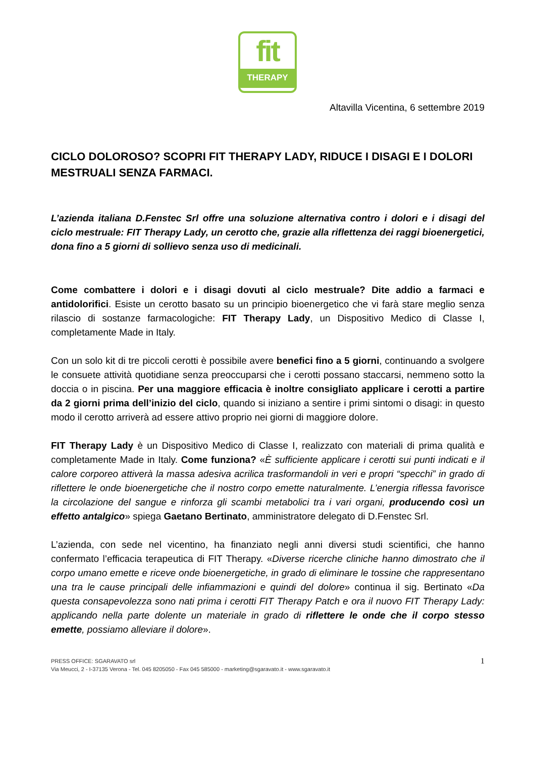fit
THERAPY
Altavilla Vicentina, 6 settembre 2019
CICLO DOLOROSO? SCOPRI FIT THERAPY LADY, RIDUCE I DISAGI E I DOLORI MESTRUALI SENZA FARMACI.
L’azienda italiana D.Fenstec Srl offre una soluzione alternativa contro i dolori e i disagi del ciclo mestruale: FIT Therapy Lady, un cerotto che, grazie alla riflettenza dei raggi bioenergetici, dona fino a 5 giorni di sollievo senza uso di medicinali.
Come combattere i dolori e i disagi dovuti al ciclo mestruale? Dite addio a farmaci e antidolorifici. Esiste un cerotto basato su un principio bioenergetico che vi farà stare meglio senza rilascio di sostanze farmacologiche: FIT Therapy Lady, un Dispositivo Medico di Classe I, completamente Made in Italy.
Con un solo kit di tre piccoli cerotti è possibile avere benefici fino a 5 giorni, continuando a svolgere le consuete attività quotidiane senza preoccuparsi che i cerotti possano staccarsi, nemmeno sotto la doccia o in piscina. Per una maggiore efficacia è inoltre consigliato applicare i cerotti a partire da 2 giorni prima dell’inizio del ciclo, quando si iniziano a sentire i primi sintomi o disagi: in questo modo il cerotto arriverà ad essere attivo proprio nei giorni di maggiore dolore.
FIT Therapy Lady è un Dispositivo Medico di Classe I, realizzato con materiali di prima qualità e completamente Made in Italy. Come funziona? «È sufficiente applicare i cerotti sui punti indicati e il calore corporeo attiverà la massa adesiva acrilica trasformandoli in veri e propri “specchi” in grado di riflettere le onde bioenergetiche che il nostro corpo emette naturalmente. L’energia riflessa favorisce la circolazione del sangue e rinforza gli scambi metabolici tra i vari organi, producendo così un effetto antalgico» spiega Gaetano Bertinato, amministratore delegato di D.Fenstec Srl.
L’azienda, con sede nel vicentino, ha finanziato negli anni diversi studi scientifici, che hanno confermato l’efficacia terapeutica di FIT Therapy. «Diverse ricerche cliniche hanno dimostrato che il corpo umano emette e riceve onde bioenergetiche, in grado di eliminare le tossine che rappresentano una tra le cause principali delle infiammazioni e quindi del dolore» continua il sig. Bertinato «Da questa consapevolezza sono nati prima i cerotti FIT Therapy Patch e ora il nuovo FIT Therapy Lady: applicando nella parte dolente un materiale in grado di riflettere le onde che il corpo stesso emette, possiamo alleviare il dolore».
PRESS OFFICE: SGARAVATO srl
Via Meucci, 2 - I-37135 Verona - Tel. 045 8205050 - Fax 045 585000 - marketing@sgaravato.it - www.sgaravato.it
1